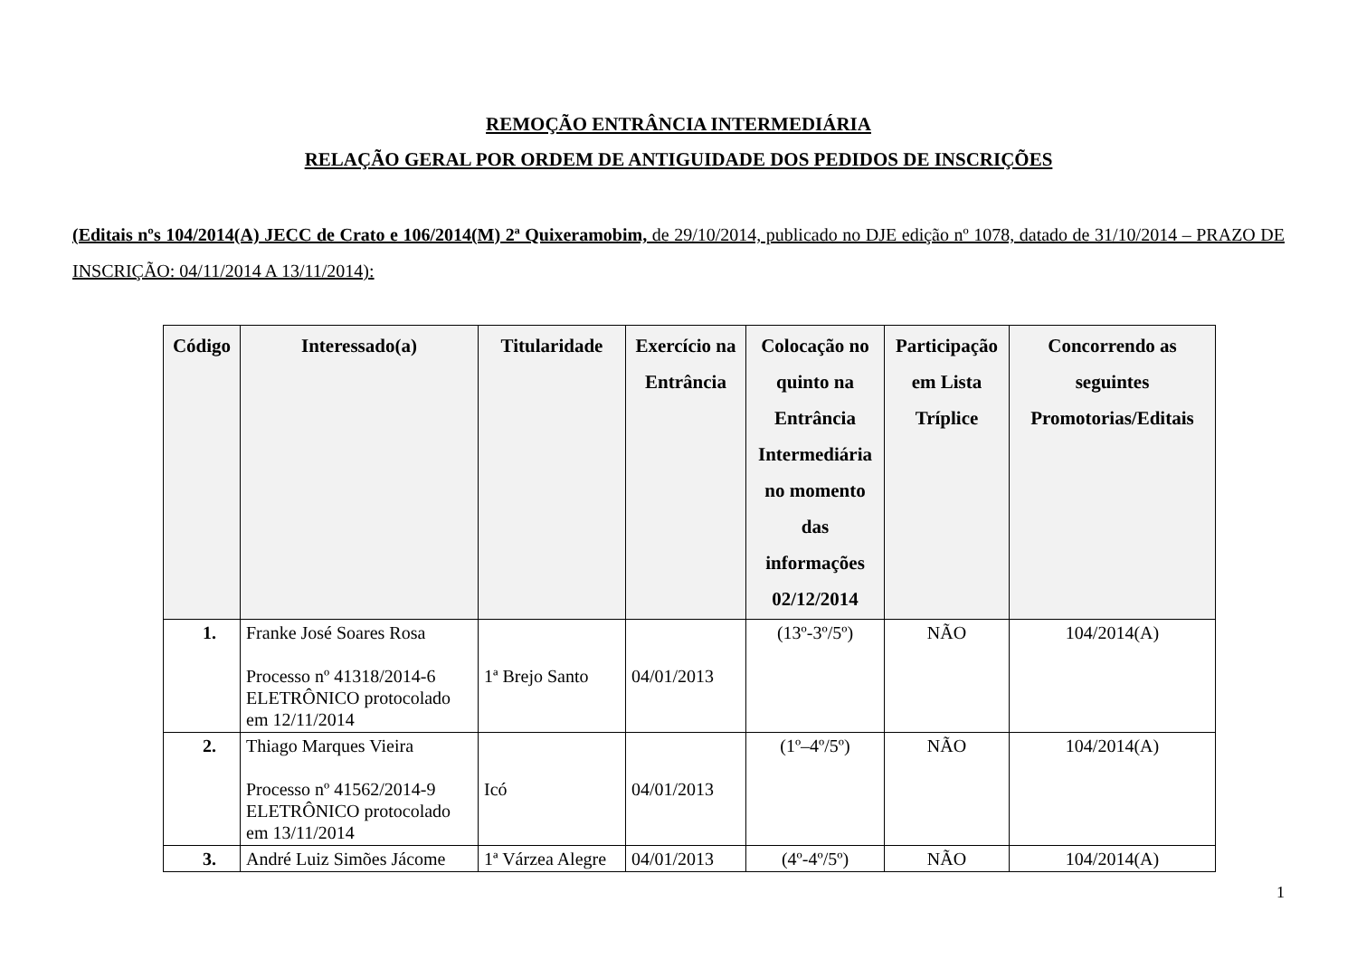REMOÇÃO ENTRÂNCIA INTERMEDIÁRIA
RELAÇÃO GERAL POR ORDEM DE ANTIGUIDADE DOS PEDIDOS DE INSCRIÇÕES
(Editais nºs 104/2014(A) JECC de Crato e 106/2014(M) 2ª Quixeramobim, de 29/10/2014, publicado no DJE edição nº 1078, datado de 31/10/2014 – PRAZO DE INSCRIÇÃO: 04/11/2014 A 13/11/2014):
| Código | Interessado(a) | Titularidade | Exercício na Entrância | Colocação no quinto na Entrância Intermediária no momento das informações 02/12/2014 | Participação em Lista Tríplice | Concorrendo as seguintes Promotorias/Editais |
| --- | --- | --- | --- | --- | --- | --- |
| 1. | Franke José Soares Rosa Processo nº 41318/2014-6 ELETRÔNICO protocolado em 12/11/2014 | 1ª Brejo Santo | 04/01/2013 | (13º-3º/5º) | NÃO | 104/2014(A) |
| 2. | Thiago Marques Vieira Processo nº 41562/2014-9 ELETRÔNICO protocolado em 13/11/2014 | Icó | 04/01/2013 | (1º–4º/5º) | NÃO | 104/2014(A) |
| 3. | André Luiz Simões Jácome | 1ª Várzea Alegre | 04/01/2013 | (4º-4º/5º) | NÃO | 104/2014(A) |
1